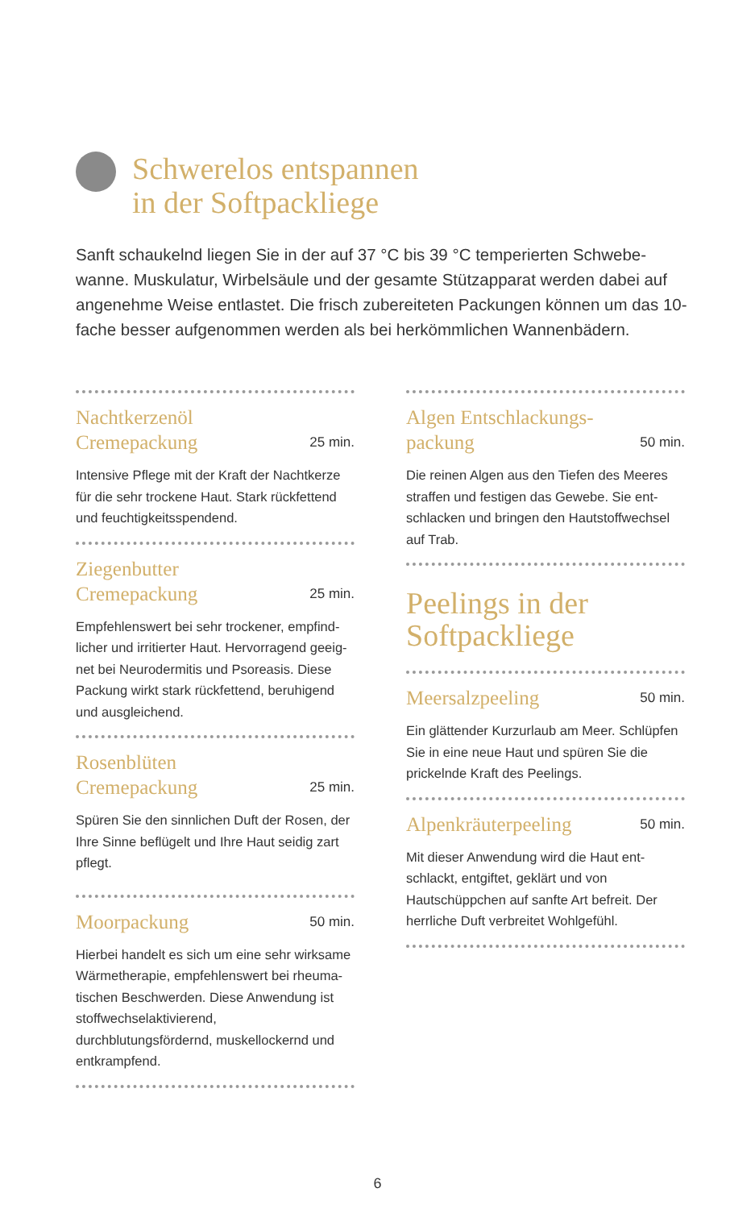Schwerelos entspannen
in der Softpackliege
Sanft schaukelnd liegen Sie in der auf 37 °C bis 39 °C temperierten Schwebe­wanne. Muskulatur, Wirbelsäule und der gesamte Stützapparat werden dabei auf angenehme Weise entlastet. Die frisch zubereiteten Packungen können um das 10-fache besser aufgenommen werden als bei herkömmlichen Wannenbädern.
Nachtkerzenöl
Cremepackung 25 min.
Intensive Pflege mit der Kraft der Nachtkerze für die sehr trockene Haut. Stark rückfettend und feuchtigkeitsspendend.
Ziegenbutter
Cremepackung 25 min.
Empfehlenswert bei sehr trockener, empfind­licher und irritierter Haut. Hervorragend geeig­net bei Neurodermitis und Psoreasis. Diese Packung wirkt stark rückfettend, beruhigend und ausgleichend.
Rosenblüten
Cremepackung 25 min.
Spüren Sie den sinnlichen Duft der Rosen, der Ihre Sinne beflügelt und Ihre Haut seidig zart pflegt.
Moorpackung 50 min.
Hierbei handelt es sich um eine sehr wirksame Wärmetherapie, empfehlenswert bei rheuma­tischen Beschwerden. Diese Anwendung ist stoffwechselaktivierend, durchblutungsfördernd, muskellockernd und entkrampfend.
Algen Entschlackungs-
packung 50 min.
Die reinen Algen aus den Tiefen des Meeres straffen und festigen das Gewebe. Sie ent­schlacken und bringen den Hautstoffwechsel auf Trab.
Peelings in der
Softpackliege
Meersalzpeeling 50 min.
Ein glättender Kurzurlaub am Meer. Schlüpfen Sie in eine neue Haut und spüren Sie die prickelnde Kraft des Peelings.
Alpenkräuterpeeling 50 min.
Mit dieser Anwendung wird die Haut ent­schlackt, entgiftet, geklärt und von Hautschüpp­chen auf sanfte Art befreit. Der herrliche Duft verbreitet Wohlgefühl.
6